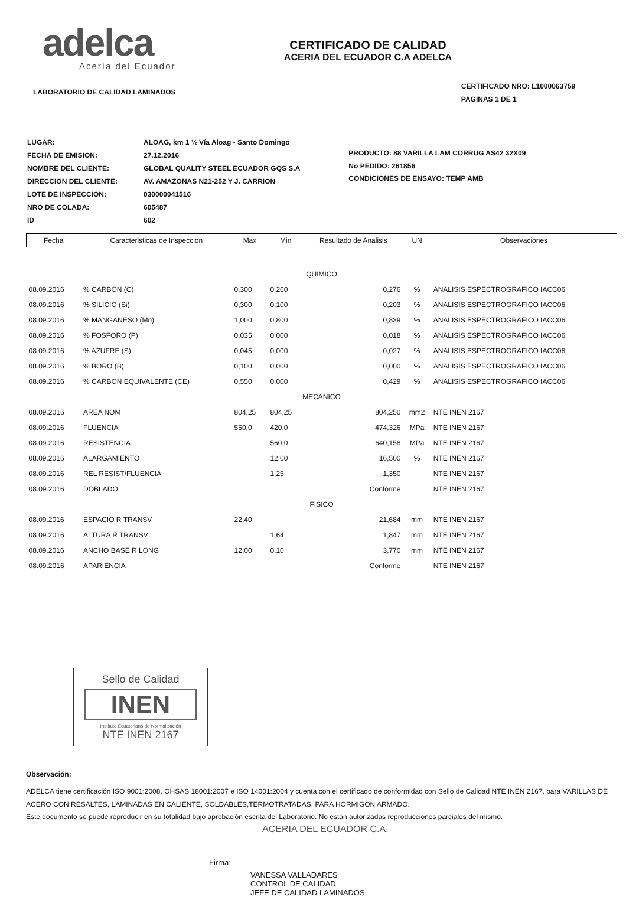adelca
Acería del Ecuador
LABORATORIO DE CALIDAD LAMINADOS
CERTIFICADO DE CALIDAD
ACERIA DEL ECUADOR C.A ADELCA
CERTIFICADO NRO: L1000063759
PAGINAS 1 DE 1
| LUGAR: | ALOAG, km 1 ½ Vía Aloag - Santo Domingo |
| FECHA DE EMISION: | 27.12.2016 |
| NOMBRE DEL CLIENTE: | GLOBAL QUALITY STEEL ECUADOR GQS S.A |
| DIRECCION DEL CLIENTE: | AV. AMAZONAS N21-252 Y J. CARRION |
| LOTE DE INSPECCION: | 030000041516 |
| NRO DE COLADA: | 605487 |
| ID | 602 |
PRODUCTO: 88 VARILLA LAM CORRUG AS42 32X09
No PEDIDO: 261856
CONDICIONES DE ENSAYO: TEMP AMB
| Fecha | Caracteristicas de Inspeccion | Max | Min | Resultado de Analisis | UN | Observaciones |
| --- | --- | --- | --- | --- | --- | --- |
| QUIMICO | | | | | | |
| 08.09.2016 | % CARBON (C) | 0,300 | 0,260 | 0,276 | % | ANALISIS ESPECTROGRAFICO IACC06 |
| 08.09.2016 | % SILICIO (Si) | 0,300 | 0,100 | 0,203 | % | ANALISIS ESPECTROGRAFICO IACC06 |
| 08.09.2016 | % MANGANESO (Mn) | 1,000 | 0,800 | 0,839 | % | ANALISIS ESPECTROGRAFICO IACC06 |
| 08.09.2016 | % FOSFORO (P) | 0,035 | 0,000 | 0,018 | % | ANALISIS ESPECTROGRAFICO IACC06 |
| 08.09.2016 | % AZUFRE (S) | 0,045 | 0,000 | 0,027 | % | ANALISIS ESPECTROGRAFICO IACC06 |
| 08.09.2016 | % BORO (B) | 0,100 | 0,000 | 0,000 | % | ANALISIS ESPECTROGRAFICO IACC06 |
| 08.09.2016 | % CARBON EQUIVALENTE (CE) | 0,550 | 0,000 | 0,429 | % | ANALISIS ESPECTROGRAFICO IACC06 |
| MECANICO | | | | | | |
| 08.09.2016 | AREA NOM | 804,25 | 804,25 | 804,250 | mm2 | NTE INEN 2167 |
| 08.09.2016 | FLUENCIA | 550,0 | 420,0 | 474,326 | MPa | NTE INEN 2167 |
| 08.09.2016 | RESISTENCIA | | 560,0 | 640,158 | MPa | NTE INEN 2167 |
| 08.09.2016 | ALARGAMIENTO | | 12,00 | 16,500 | % | NTE INEN 2167 |
| 08.09.2016 | REL RESIST/FLUENCIA | | 1,25 | 1,350 | | NTE INEN 2167 |
| 08.09.2016 | DOBLADO | | | Conforme | | NTE INEN 2167 |
| FISICO | | | | | | |
| 08.09.2016 | ESPACIO R TRANSV | 22,40 | | 21,684 | mm | NTE INEN 2167 |
| 08.09.2016 | ALTURA R TRANSV | | 1,64 | 1,847 | mm | NTE INEN 2167 |
| 08.09.2016 | ANCHO BASE R LONG | 12,00 | 0,10 | 3,770 | mm | NTE INEN 2167 |
| 08.09.2016 | APARIENCIA | | | Conforme | | NTE INEN 2167 |
Sello de Calidad
INEN
Instituto Ecuatoriano de Normalización
NTE INEN 2167
Observación:
ADELCA tiene certificación ISO 9001:2008, OHSAS 18001:2007 e ISO 14001:2004 y cuenta con el certificado de conformidad con Sello de Calidad NTE INEN 2167, para VARILLAS DE ACERO CON RESALTES, LAMINADAS EN CALIENTE, SOLDABLES,TERMOTRATADAS, PARA HORMIGON ARMADO.
Este documento se puede reproducir en su totalidad bajo aprobación escrita del Laboratorio. No están autorizadas reproducciones parciales del mismo.
ACERIA DEL ECUADOR C.A.
Firma:
VANESSA VALLADARES
CONTROL DE CALIDAD
JEFE DE CALIDAD LAMINADOS